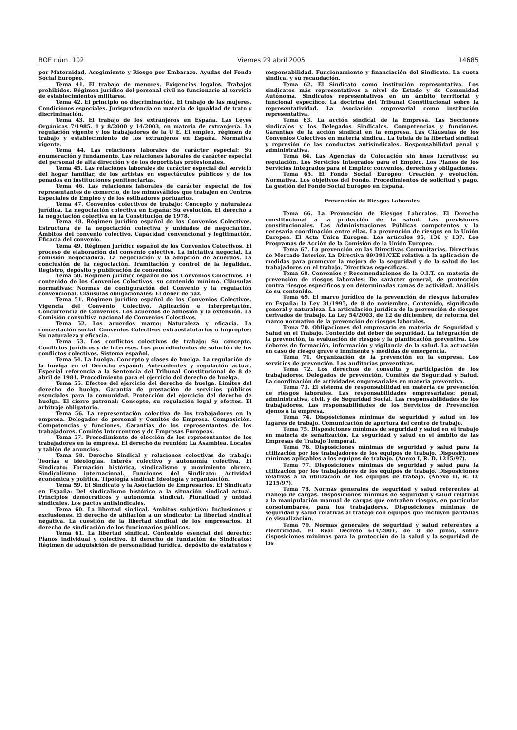BOE núm. 102 Viernes 29 abril 2005 14685
por Maternidad, Acogimiento y Riesgo por Embarazo. Ayudas del Fondo Social Europeo.
Tema 41. El trabajo de menores. Exigencias legales. Trabajos prohibidos. Régimen jurídico del personal civil no funcionario al servicio de establecimientos militares.
Tema 42. El principio no discriminación. El trabajo de las mujeres. Condiciones especiales. Jurisprudencia en materia de igualdad de trato y discriminación.
Tema 43. El trabajo de los extranjeros en España. Las Leyes Orgánicas 7/1985, 4 y 8/2000 y 14/2003, en materia de extranjería. La regulación vigente y los trabajadores de la U E. El empleo, régimen de trabajo y establecimiento de los extranjeros en España. Normativa vigente.
Tema 44. Las relaciones laborales de carácter especial: Su enumeración y fundamento. Las relaciones laborales de carácter especial del personal de alta dirección y de los deportistas profesionales.
Tema 45. Las relaciones laborales de carácter especial del servicio del hogar familiar, de los artistas en espectáculos públicos y de los penados en instituciones penitenciarias.
Tema 46. Las relaciones laborales de carácter especial de los representantes de comercio, de los minusválidos que trabajen en Centros Especiales de Empleo y de los estibadores portuarios.
Tema 47. Convenios colectivos de trabajo: Concepto y naturaleza jurídica. La negociación colectiva en España: Su evolución. El derecho a la negociación colectiva en la Constitución de 1978.
Tema 48. Régimen jurídico español de los Convenios Colectivos. Estructura de la negociación colectiva y unidades de negociación. Ámbitos del convenio colectivo. Capacidad convencional y legitimación. Eficacia del convenio.
Tema 49. Régimen jurídico español de los Convenios Colectivos. El proceso de elaboración del convenio colectivo. La iniciativa negocial. La comisión negociadora. La negociación y la adopción de acuerdos. La conclusión de la negociación. Tramitación y control de la legalidad. Registro, depósito y publicación de convenios.
Tema 50. Régimen jurídico español de los Convenios Colectivos. El contenido de los Convenios Colectivos; su contenido mínimo. Cláusulas normativas: Normas de configuración del Convenio y la regulación convencional. Cláusulas obligacionales: El deber de paz.
Tema 51. Régimen jurídico español de los Convenios Colectivos. Vigencia del Convenio Colectivo. Aplicación e interpretación. Concurrencia de Convenios. Los acuerdos de adhesión y la extensión. La Comisión consultiva nacional de Convenios Colectivos.
Tema 52. Los acuerdos marco: Naturaleza y eficacia. La concertación social. Convenios Colectivos extraestatutarios o impropios: Su naturaleza y eficacia.
Tema 53. Los conflictos colectivos de trabajo: Su concepto. Conflictos jurídicos y de intereses. Los procedimientos de solución de los conflictos colectivos. Sistema español.
Tema 54. La huelga. Concepto y clases de huelga. La regulación de la huelga en el Derecho español: Antecedentes y regulación actual. Especial referencia a la Sentencia del Tribunal Constitucional de 8 de abril de 1981. Procedimiento para el ejercicio del derecho de huelga.
Tema 55. Efectos del ejercicio del derecho de huelga. Límites del derecho de huelga. Garantía de prestación de servicios públicos esenciales para la comunidad. Protección del ejercicio del derecho de huelga. El cierre patronal: Concepto, su regulación legal y efectos. El arbitraje obligatorio.
Tema 56. La representación colectiva de los trabajadores en la empresa. Delegados de personal y Comités de Empresa. Composición. Competencias y funciones. Garantías de los representantes de los trabajadores. Comités Intercentros y de Empresas Europeas.
Tema 57. Procedimiento de elección de los representantes de los trabajadores en la empresa. El derecho de reunión: La Asamblea. Locales y tablón de anuncios.
Tema 58. Derecho Sindical y relaciones colectivas de trabajo: Teorías e ideologías. Interés colectivo y autonomía colectiva. El Sindicato: Formación histórica, sindicalismo y movimiento obrero. Sindicalismo internacional. Funciones del Sindicato: Actividad económica y política. Tipología sindical: Ideología y organización.
Tema 59. El Sindicato y la Asociación de Empresarios. El Sindicato en España: Del sindicalismo histórico a la situación sindical actual. Principios democráticos y autonomía sindical. Pluralidad y unidad sindicales. Los pactos antisindicales.
Tema 60. La libertad sindical. Ambitos subjetivo: Inclusiones y exclusiones. El derecho de afiliación a un sindicato: La libertad sindical negativa. La cuestión de la libertad sindical de los empresarios. El derecho de sindicación de los funcionarios públicos.
Tema 61. La libertad sindical. Contenido esencial del derecho: Planos individual y colectivo. El derecho de fundación de Sindicatos: Régimen de adquisición de personalidad jurídica, depósito de estatutos y responsabilidad. Funcionamiento y financiación del Sindicato. La cuota sindical y su recaudación.
Tema 62. El Sindicato como institución representativa. Los sindicatos más representativos a nivel de Estado y de Comunidad Autónoma. Sindicatos representativos en un ámbito territorial y funcional específico. La doctrina del Tribunal Constitucional sobre la representatividad. La Asociación empresarial como institución representativa.
Tema 63. La acción sindical de la Empresa. Las Secciones sindicales y los Delegados Sindicales. Competencias y funciones. Garantías de la acción sindical en la empresa. Las Cláusulas de los Convenios Colectivos en materia sindical. La tutela de la libertad sindical y represión de las conductas antisindicales. Responsabilidad penal y administrativa.
Tema 64. Las Agencias de Colocación sin fines lucrativos: su regulación. Los Servicios Integrados para el Empleo. Los Planes de los Servicios Integrados para el Empleo: convenios, derechos y obligaciones.
Tema 65. El Fondo Social Europeo: Creación y evolución. Normativa. Los objetivos del Fondo. Procedimientos de solicitud y pago. La gestión del Fondo Social Europeo en España.
Prevención de Riesgos Laborales
Tema 66. La Prevención de Riesgos Laborales. El Derecho constitucional a la protección de la salud. Las previsiones constitucionales. Las Administraciones Públicas competentes y la necesaria coordinación entre ellas. La prevención de riesgos en la Unión Europea. El Acta Única Europea: Los artículos 95, 136 y 137. Los Programas de Acción de la Comisión de la Unión Europea.
Tema 67. La prevención en las Directivas Comunitarias. Directivas de Mercado Interior. La Directiva 89/391/CEE relativa a la aplicación de medidas para promover la mejora de la seguridad y de la salud de los trabajadores en el trabajo. Directivas específicas.
Tema 68. Convenios y Recomendaciones de la O.I.T. en materia de prevención de riesgos laborales: De carácter general, de protección contra riesgos específicos y en determinadas ramas de actividad. Análisis de su contenido.
Tema 69. El marco jurídico de la prevención de riesgos laborales en España: la Ley 31/1995, de 8 de noviembre. Contenido, significado general y naturaleza. La articulación jurídica de la prevención de riesgos derivados de trabajo. La Ley 54/2003, de 12 de diciembre, de reforma del marco normativo de la prevención de riesgos laborales.
Tema 70. Obligaciones del empresario en materia de Seguridad y Salud en el Trabajo. Contenido del deber de seguridad. La integración de la prevención, la evaluación de riesgos y la planificación preventiva. Los deberes de formación, información y vigilancia de la salud. La actuación en caso de riesgo grave e inminente y medidas de emergencia.
Tema 71. Organización de la prevención en la empresa. Los servicios de prevención. Las auditorías preventivas.
Tema 72. Los derechos de consulta y participación de los trabajadores. Delegados de prevención. Comités de Seguridad y Salud. La coordinación de actividades empresariales en materia preventiva.
Tema 73. El sistema de responsabilidad en materia de prevención de riesgos laborales. Las responsabilidades empresariales: penal, administrativa, civil, y de Seguridad Social. Las responsabilidades de los trabajadores. Las responsabilidades de los Servicios de Prevención ajenos a la empresa.
Tema 74. Disposiciones mínimas de seguridad y salud en los lugares de trabajo. Comunicación de apertura del centro de trabajo.
Tema 75. Disposiciones mínimas de seguridad y salud en el trabajo en materia de señalización. La seguridad y salud en el ámbito de las Empresas de Trabajo Temporal.
Tema 76. Disposiciones mínimas de seguridad y salud para la utilización por los trabajadores de los equipos de trabajo. Disposiciones mínimas aplicables a los equipos de trabajo. (Anexo I, R. D. 1215/97).
Tema 77. Disposiciones mínimas de seguridad y salud para la utilización por los trabajadores de los equipos de trabajo. Disposiciones relativas a la utilización de los equipos de trabajo. (Anexo II, R. D. 1215/97).
Tema 78. Normas generales de seguridad y salud referentes al manejo de cargas. Disposiciones mínimas de seguridad y salud relativas a la manipulación manual de cargas que entrañen riesgos, en particular dorsolumbares, para los trabajadores. Disposiciones mínimas de seguridad y salud relativas al trabajo con equipos que incluyen pantallas de visualización.
Tema 79. Normas generales de seguridad y salud referentes a electricidad. El Real Decreto 614/2001, de 8 de junio, sobre disposiciones mínimas para la protección de la salud y la seguridad de los